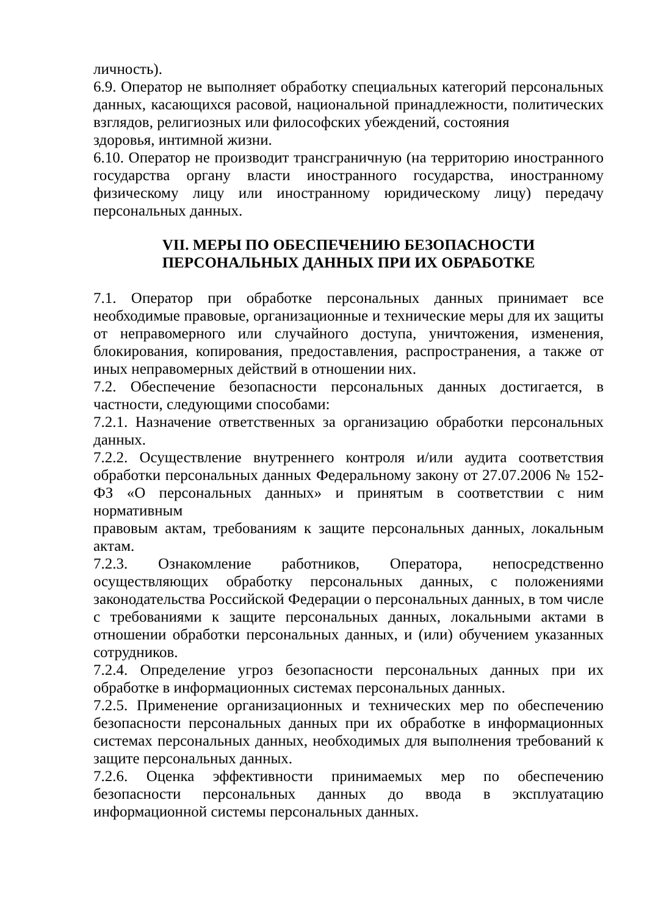личность).
6.9. Оператор не выполняет обработку специальных категорий персональных данных, касающихся расовой, национальной принадлежности, политических взглядов, религиозных или философских убеждений, состояния
здоровья, интимной жизни.
6.10. Оператор не производит трансграничную (на территорию иностранного государства органу власти иностранного государства, иностранному физическому лицу или иностранному юридическому лицу) передачу персональных данных.
VII. МЕРЫ ПО ОБЕСПЕЧЕНИЮ БЕЗОПАСНОСТИ
ПЕРСОНАЛЬНЫХ ДАННЫХ ПРИ ИХ ОБРАБОТКЕ
7.1. Оператор при обработке персональных данных принимает все необходимые правовые, организационные и технические меры для их защиты от неправомерного или случайного доступа, уничтожения, изменения, блокирования, копирования, предоставления, распространения, а также от иных неправомерных действий в отношении них.
7.2. Обеспечение безопасности персональных данных достигается, в частности, следующими способами:
7.2.1. Назначение ответственных за организацию обработки персональных данных.
7.2.2. Осуществление внутреннего контроля и/или аудита соответствия обработки персональных данных Федеральному закону от 27.07.2006 № 152-ФЗ «О персональных данных» и принятым в соответствии с ним нормативным
правовым актам, требованиям к защите персональных данных, локальным актам.
7.2.3. Ознакомление работников, Оператора, непосредственно осуществляющих обработку персональных данных, с положениями законодательства Российской Федерации о персональных данных, в том числе с требованиями к защите персональных данных, локальными актами в отношении обработки персональных данных, и (или) обучением указанных сотрудников.
7.2.4. Определение угроз безопасности персональных данных при их обработке в информационных системах персональных данных.
7.2.5. Применение организационных и технических мер по обеспечению безопасности персональных данных при их обработке в информационных системах персональных данных, необходимых для выполнения требований к защите персональных данных.
7.2.6. Оценка эффективности принимаемых мер по обеспечению безопасности персональных данных до ввода в эксплуатацию информационной системы персональных данных.